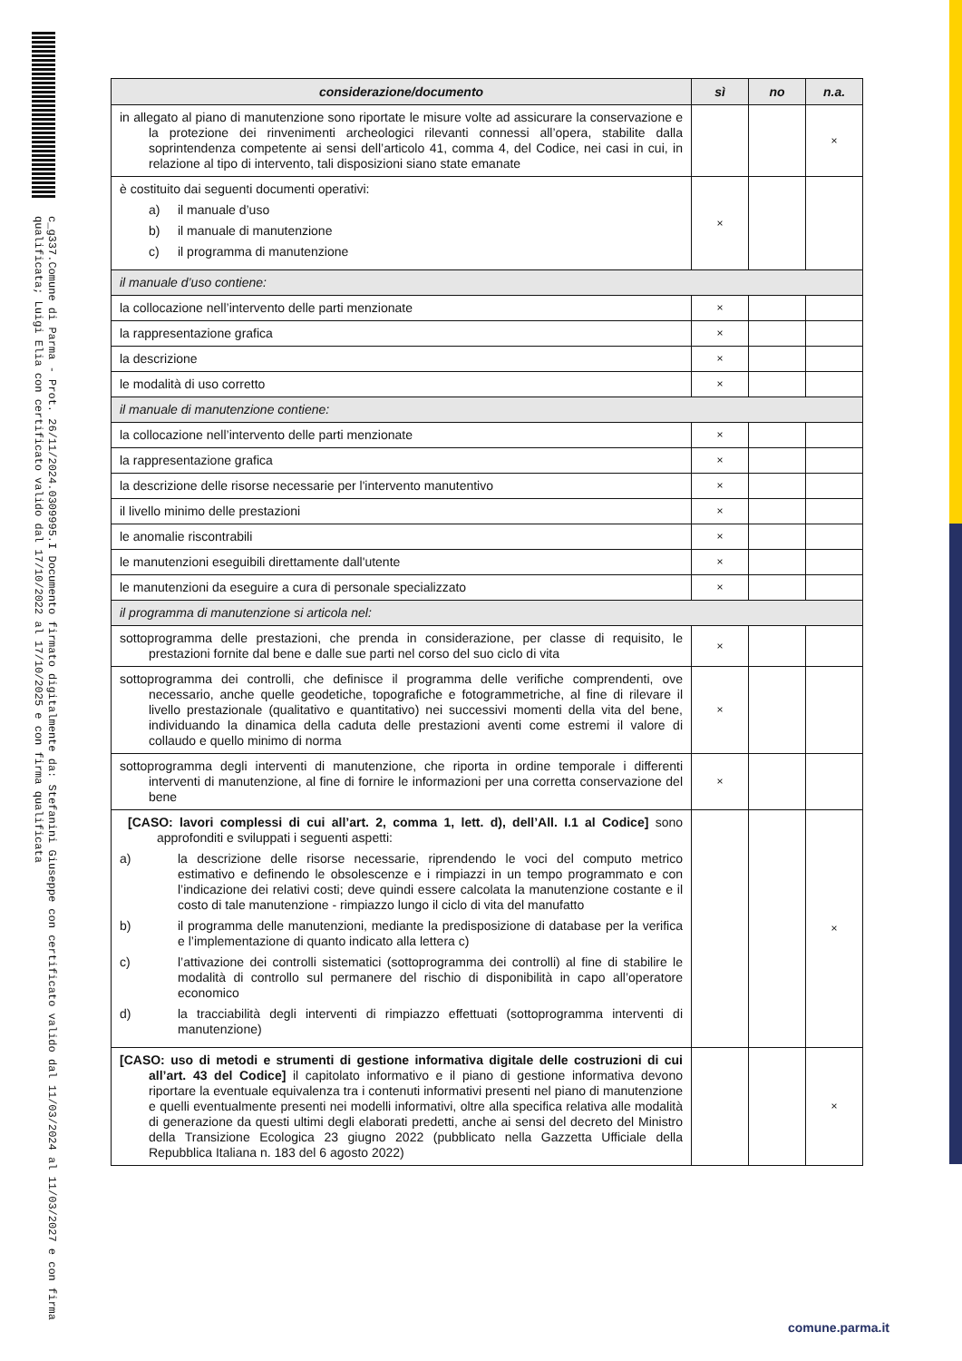c_g337.Comune di Parma - Prot. 26/11/2024.0309995.I Documento firmato digitalmente da: Stefanini Giuseppe con certificato valido dal 11/03/2024 al 11/03/2027 e con firma qualificata; Luigi Elia con certificato valido dal 17/10/2022 al 17/10/2025 e con firma qualificata
| considerazione/documento | sì | no | n.a. |
| --- | --- | --- | --- |
| in allegato al piano di manutenzione sono riportate le misure volte ad assicurare la conservazione e la protezione dei rinvenimenti archeologici rilevanti connessi all’opera, stabilite dalla soprintendenza competente ai sensi dell’articolo 41, comma 4, del Codice, nei casi in cui, in relazione al tipo di intervento, tali disposizioni siano state emanate | | | × |
| è costituito dai seguenti documenti operativi: a) il manuale d’uso b) il manuale di manutenzione c) il programma di manutenzione | × | | |
| il manuale d’uso contiene: | | | |
| la collocazione nell’intervento delle parti menzionate | × | | |
| la rappresentazione grafica | × | | |
| la descrizione | × | | |
| le modalità di uso corretto | × | | |
| il manuale di manutenzione contiene: | | | |
| la collocazione nell’intervento delle parti menzionate | × | | |
| la rappresentazione grafica | × | | |
| la descrizione delle risorse necessarie per l'intervento manutentivo | × | | |
| il livello minimo delle prestazioni | × | | |
| le anomalie riscontrabili | × | | |
| le manutenzioni eseguibili direttamente dall'utente | × | | |
| le manutenzioni da eseguire a cura di personale specializzato | × | | |
| il programma di manutenzione si articola nel: | | | |
| sottoprogramma delle prestazioni, che prenda in considerazione, per classe di requisito, le prestazioni fornite dal bene e dalle sue parti nel corso del suo ciclo di vita | × | | |
| sottoprogramma dei controlli, che definisce il programma delle verifiche comprendenti, ove necessario, anche quelle geodetiche, topografiche e fotogrammetriche, al fine di rilevare il livello prestazionale (qualitativo e quantitativo) nei successivi momenti della vita del bene, individuando la dinamica della caduta delle prestazioni aventi come estremi il valore di collaudo e quello minimo di norma | × | | |
| sottoprogramma degli interventi di manutenzione, che riporta in ordine temporale i differenti interventi di manutenzione, al fine di fornire le informazioni per una corretta conservazione del bene | × | | |
| [CASO: lavori complessi di cui all’art. 2, comma 1, lett. d), dell’All. I.1 al Codice] sono approfonditi e sviluppati i seguenti aspetti: a) la descrizione delle risorse necessarie, riprendendo le voci del computo metrico estimativo e definendo le obsolescenze e i rimpiazzi in un tempo programmato e con l’indicazione dei relativi costi; deve quindi essere calcolata la manutenzione costante e il costo di tale manutenzione - rimpiazzo lungo il ciclo di vita del manufatto b) il programma delle manutenzioni, mediante la predisposizione di database per la verifica e l’implementazione di quanto indicato alla lettera c) c) l’attivazione dei controlli sistematici (sottoprogramma dei controlli) al fine di stabilire le modalità di controllo sul permanere del rischio di disponibilità in capo all’operatore economico d) la tracciabilità degli interventi di rimpiazzo effettuati (sottoprogramma interventi di manutenzione) | | | × |
| [CASO: uso di metodi e strumenti di gestione informativa digitale delle costruzioni di cui all’art. 43 del Codice] il capitolato informativo e il piano di gestione informativa devono riportare la eventuale equivalenza tra i contenuti informativi presenti nel piano di manutenzione e quelli eventualmente presenti nei modelli informativi, oltre alla specifica relativa alle modalità di generazione da questi ultimi degli elaborati predetti, anche ai sensi del decreto del Ministro della Transizione Ecologica 23 giugno 2022 (pubblicato nella Gazzetta Ufficiale della Repubblica Italiana n. 183 del 6 agosto 2022) | | | × |
comune.parma.it